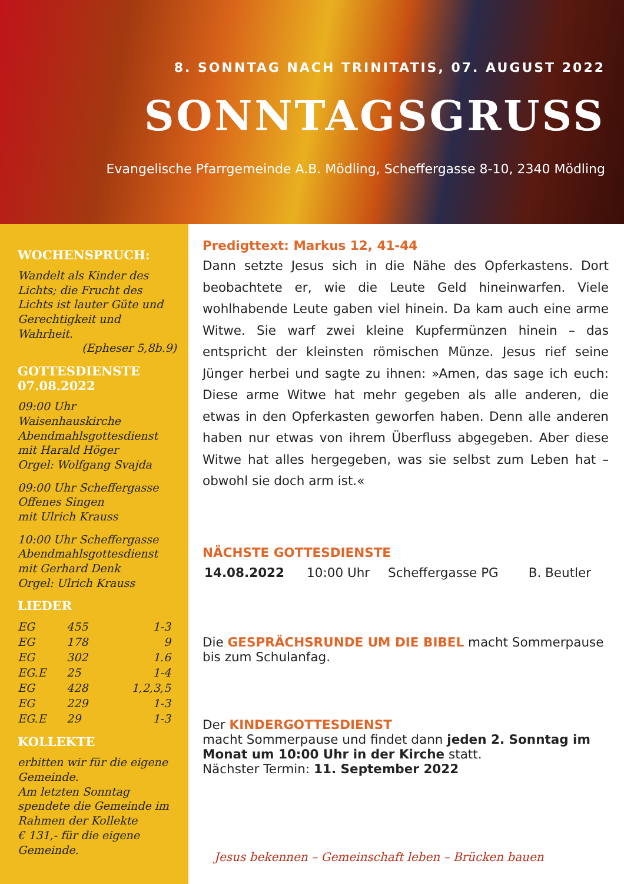8. SONNTAG NACH TRINITATIS, 07. AUGUST 2022
SONNTAGSGRUSS
Evangelische Pfarrgemeinde A.B. Mödling, Scheffergasse 8-10, 2340 Mödling
WOCHENSPRUCH:
Wandelt als Kinder des Lichts; die Frucht des Lichts ist lauter Güte und Gerechtigkeit und Wahrheit.
(Epheser 5,8b.9)
GOTTESDIENSTE
07.08.2022
09:00 Uhr Waisenhauskirche
Abendmahlsgottesdienst
mit Harald Höger
Orgel: Wolfgang Svajda
09:00 Uhr Scheffergasse
Offenes Singen
mit Ulrich Krauss
10:00 Uhr Scheffergasse
Abendmahlsgottesdienst
mit Gerhard Denk
Orgel: Ulrich Krauss
LIEDER
| EG | 455 | 1-3 |
| EG | 178 | 9 |
| EG | 302 | 1.6 |
| EG.E | 25 | 1-4 |
| EG | 428 | 1,2,3,5 |
| EG | 229 | 1-3 |
| EG.E | 29 | 1-3 |
KOLLEKTE
erbitten wir für die eigene Gemeinde.
Am letzten Sonntag spendete die Gemeinde im Rahmen der Kollekte
€ 131,- für die eigene Gemeinde.
Predigttext: Markus 12, 41-44
Dann setzte Jesus sich in die Nähe des Opferkastens. Dort beobachtete er, wie die Leute Geld hineinwarfen. Viele wohlhabende Leute gaben viel hinein. Da kam auch eine arme Witwe. Sie warf zwei kleine Kupfermünzen hinein – das entspricht der kleinsten römischen Münze. Jesus rief seine Jünger herbei und sagte zu ihnen: »Amen, das sage ich euch: Diese arme Witwe hat mehr gegeben als alle anderen, die etwas in den Opferkasten geworfen haben. Denn alle anderen haben nur etwas von ihrem Überfluss abgegeben. Aber diese Witwe hat alles hergegeben, was sie selbst zum Leben hat – obwohl sie doch arm ist.«
NÄCHSTE GOTTESDIENSTE
| 14.08.2022 | 10:00 Uhr | Scheffergasse PG | B. Beutler |
Die GESPRÄCHSRUNDE UM DIE BIBEL macht Sommerpause bis zum Schulanfag.
Der KINDERGOTTESDIENST
macht Sommerpause und findet dann jeden 2. Sonntag im Monat um 10:00 Uhr in der Kirche statt.
Nächster Termin: 11. September 2022
Jesus bekennen – Gemeinschaft leben – Brücken bauen